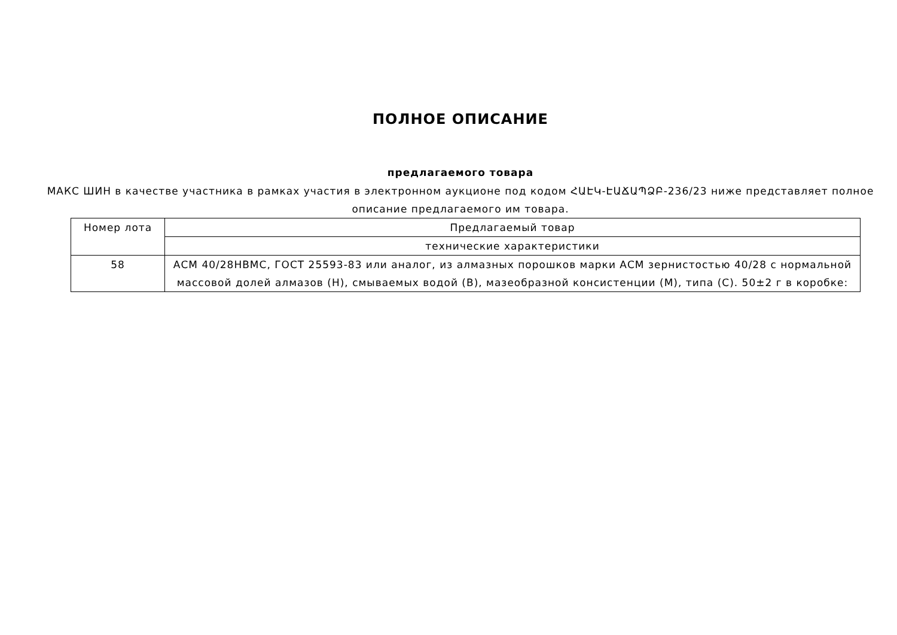ПОЛНОЕ ОПИСАНИЕ
предлагаемого товара
МАКС ШИН в качестве участника в рамках участия в электронном аукционе под кодом ՀԱԷԿ-ԷԱՃԱՊՁԲ-236/23 ниже представляет полное описание предлагаемого им товара.
| Номер лота | Предлагаемый товар |
| --- | --- |
| | технические характеристики |
| 58 | АСМ 40/28НВМС, ГОСТ 25593-83 или аналог, из алмазных порошков марки АСМ зернистостью 40/28 с нормальной массовой долей алмазов (Н), смываемых водой (В), мазеобразной консистенции (М), типа (С). 50±2 г в коробке: |